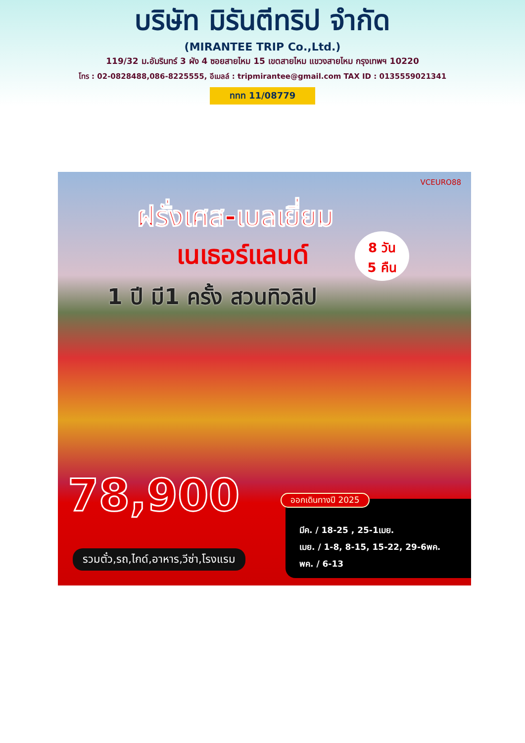บริษัท มิรันตีทริป จำกัด
(MIRANTEE TRIP Co.,Ltd.)
119/32 ม.อัมรินทร์ 3 ผัง 4 ซอยสายไหม 15 เขตสายไหม แขวงสายไหม กรุงเทพฯ 10220
โทร : 02-0828488,086-8225555, อีเมลล์ : tripmirantee@gmail.com TAX ID : 0135559021341
ททท 11/08779
VCEURO88
ฝรั่งเศส-เบลเยี่ยม
เนเธอร์แลนด์
8 วัน
5 คืน
1 ปี มี1 ครั้ง สวนทิวลิป
78,900
รวมตั๋ว,รถ,ไกด์,อาหาร,วีซ่า,โรงแรม
มีค. / 18-25 , 25-1เมย.
เมย. / 1-8, 8-15, 15-22, 29-6พค.
พค. / 6-13
ออกเดินทางปี 2025